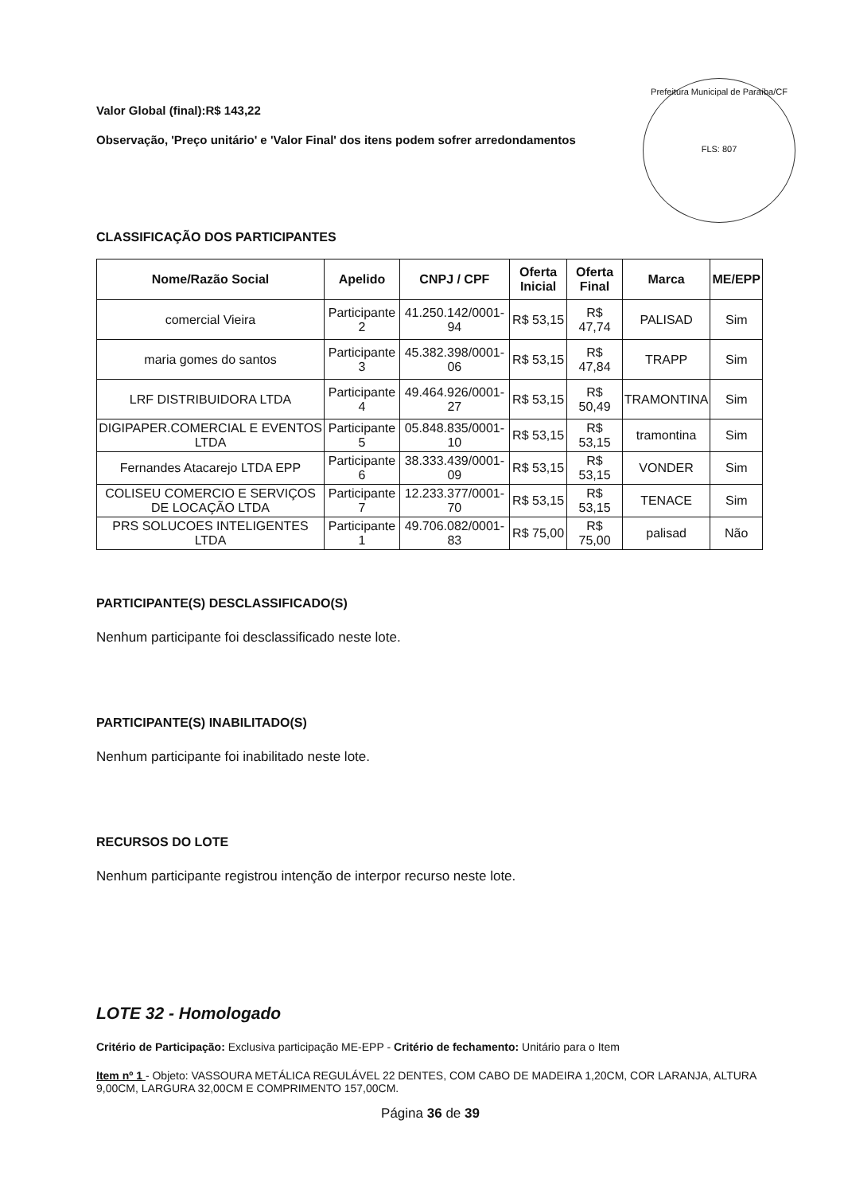Prefeitura Municipal de Paraíba/CF
FLS: 807
Valor Global (final):R$ 143,22
Observação, 'Preço unitário' e 'Valor Final' dos itens podem sofrer arredondamentos
CLASSIFICAÇÃO DOS PARTICIPANTES
| Nome/Razão Social | Apelido | CNPJ / CPF | Oferta Inicial | Oferta Final | Marca | ME/EPP |
| --- | --- | --- | --- | --- | --- | --- |
| comercial Vieira | Participante 2 | 41.250.142/0001-94 | R$ 53,15 | R$ 47,74 | PALISAD | Sim |
| maria gomes do santos | Participante 3 | 45.382.398/0001-06 | R$ 53,15 | R$ 47,84 | TRAPP | Sim |
| LRF DISTRIBUIDORA LTDA | Participante 4 | 49.464.926/0001-27 | R$ 53,15 | R$ 50,49 | TRAMONTINA | Sim |
| DIGIPAPER.COMERCIAL E EVENTOS LTDA | Participante 5 | 05.848.835/0001-10 | R$ 53,15 | R$ 53,15 | tramontina | Sim |
| Fernandes Atacarejo LTDA EPP | Participante 6 | 38.333.439/0001-09 | R$ 53,15 | R$ 53,15 | VONDER | Sim |
| COLISEU COMERCIO E SERVIÇOS DE LOCAÇÃO LTDA | Participante 7 | 12.233.377/0001-70 | R$ 53,15 | R$ 53,15 | TENACE | Sim |
| PRS SOLUCOES INTELIGENTES LTDA | Participante 1 | 49.706.082/0001-83 | R$ 75,00 | R$ 75,00 | palisad | Não |
PARTICIPANTE(S) DESCLASSIFICADO(S)
Nenhum participante foi desclassificado neste lote.
PARTICIPANTE(S) INABILITADO(S)
Nenhum participante foi inabilitado neste lote.
RECURSOS DO LOTE
Nenhum participante registrou intenção de interpor recurso neste lote.
LOTE 32 - Homologado
Critério de Participação: Exclusiva participação ME-EPP - Critério de fechamento: Unitário para o Item
Item nº 1 - Objeto: VASSOURA METÁLICA REGULÁVEL 22 DENTES, COM CABO DE MADEIRA 1,20CM, COR LARANJA, ALTURA 9,00CM, LARGURA 32,00CM E COMPRIMENTO 157,00CM.
Página 36 de 39